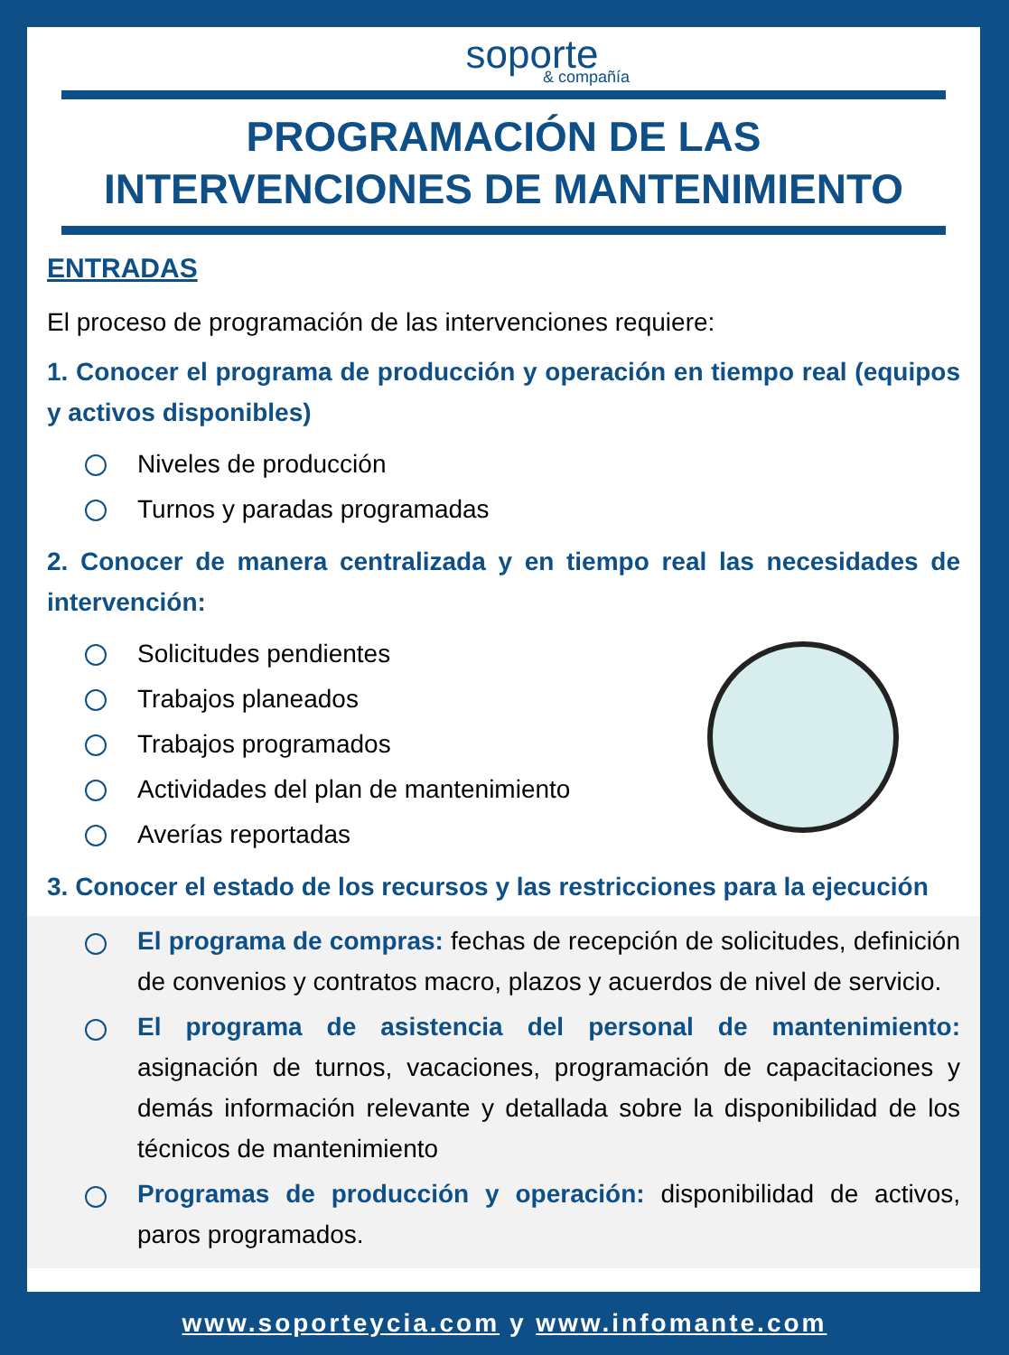soporte
& compañía
PROGRAMACIÓN DE LAS
INTERVENCIONES DE MANTENIMIENTO
ENTRADAS
El proceso de programación de las intervenciones requiere:
1. Conocer el programa de producción y operación en tiempo real (equipos y activos disponibles)
Niveles de producción
Turnos y paradas programadas
2. Conocer de manera centralizada y en tiempo real las necesidades de intervención:
Solicitudes pendientes
Trabajos planeados
Trabajos programados
Actividades del plan de mantenimiento
Averías reportadas
3. Conocer el estado de los recursos y las restricciones para la ejecución
El programa de compras: fechas de recepción de solicitudes, definición de convenios y contratos macro, plazos y acuerdos de nivel de servicio.
El programa de asistencia del personal de mantenimiento: asignación de turnos, vacaciones, programación de capacitaciones y demás información relevante y detallada sobre la disponibilidad de los técnicos de mantenimiento
Programas de producción y operación: disponibilidad de activos, paros programados.
www.soporteycia.com y www.infomante.com